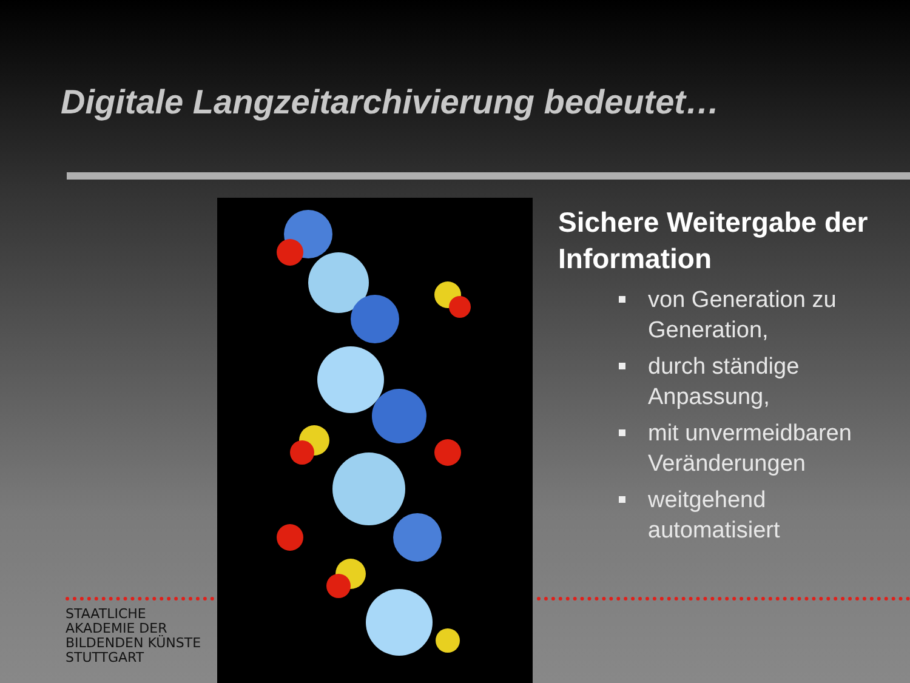Digitale Langzeitarchivierung bedeutet…
Sichere Weitergabe der Information
von Generation zu Generation,
durch ständige Anpassung,
mit unvermeidbaren Veränderungen
weitgehend automatisiert
STAATLICHE
AKADEMIE DER
BILDENDEN KÜNSTE
STUTTGART